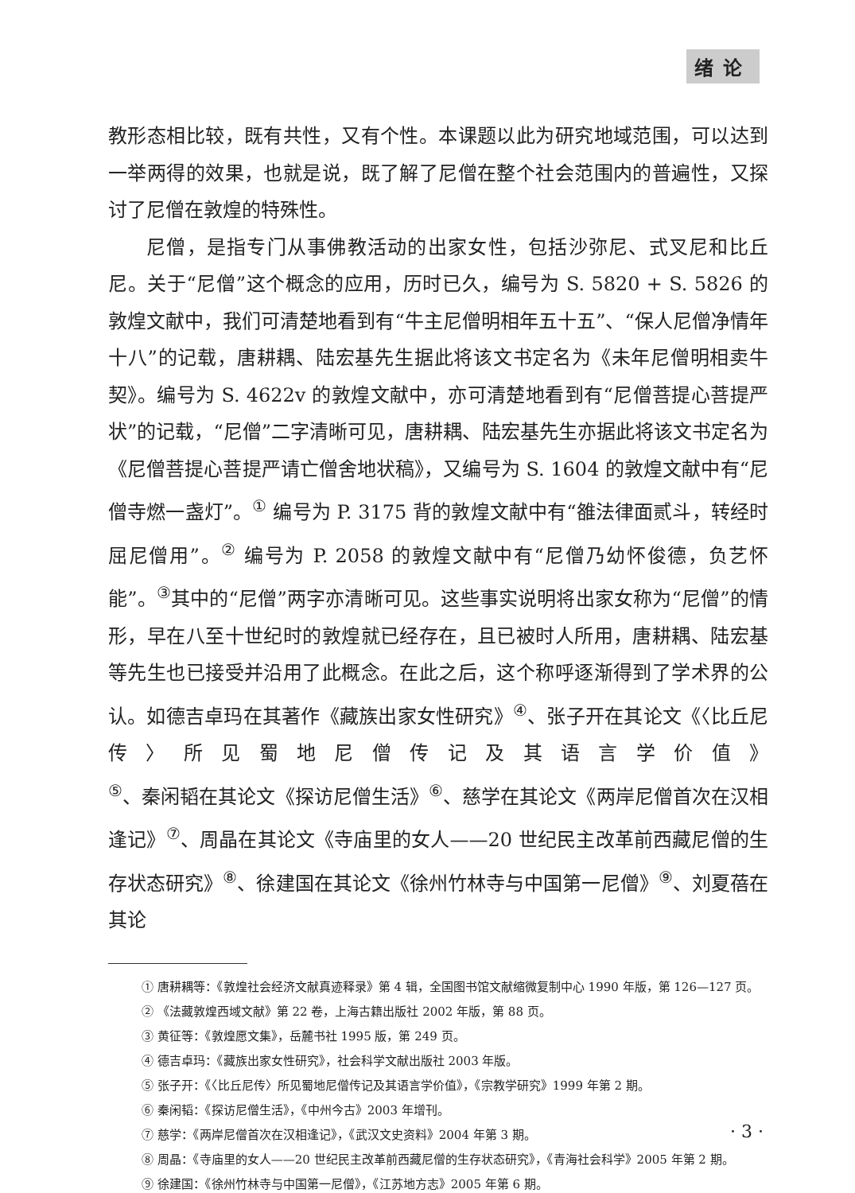绪论
教形态相比较，既有共性，又有个性。本课题以此为研究地域范围，可以达到一举两得的效果，也就是说，既了解了尼僧在整个社会范围内的普遍性，又探讨了尼僧在敦煌的特殊性。
尼僧，是指专门从事佛教活动的出家女性，包括沙弥尼、式叉尼和比丘尼。关于“尼僧”这个概念的应用，历时已久，编号为 S. 5820 + S. 5826 的敦煌文献中，我们可清楚地看到有“牛主尼僧明相年五十五”、“保人尼僧净情年十八”的记载，唐耕耦、陆宏基先生据此将该文书定名为《未年尼僧明相卖牛契》。编号为 S. 4622v 的敦煌文献中，亦可清楚地看到有“尼僧菩提心菩提严状”的记载，“尼僧”二字清晰可见，唐耕耦、陆宏基先生亦据此将该文书定名为《尼僧菩提心菩提严请亡僧舍地状稿》，又编号为 S. 1604 的敦煌文献中有“尼僧寺燃一盏灯”。<sup>①</sup> 编号为 P. 3175 背的敦煌文献中有“雒法律面贰斗，转经时屈尼僧用”。<sup>②</sup> 编号为 P. 2058 的敦煌文献中有“尼僧乃幼怀俊德，负艺怀能”。<sup>③</sup>其中的“尼僧”两字亦清晰可见。这些事实说明将出家女称为“尼僧”的情形，早在八至十世纪时的敦煌就已经存在，且已被时人所用，唐耕耦、陆宏基等先生也已接受并沿用了此概念。在此之后，这个称呼逐渐得到了学术界的公认。如德吉卓玛在其著作《藏族出家女性研究》<sup>④</sup>、张子开在其论文《〈比丘尼传〉所见蜀地尼僧传记及其语言学价值》<sup>⑤</sup>、秦闲韬在其论文《探访尼僧生活》<sup>⑥</sup>、慈学在其论文《两岸尼僧首次在汉相逢记》<sup>⑦</sup>、周晶在其论文《寺庙里的女人——20 世纪民主改革前西藏尼僧的生存状态研究》<sup>⑧</sup>、徐建国在其论文《徐州竹林寺与中国第一尼僧》<sup>⑨</sup>、刘夏蓓在其论
① 唐耕耦等：《敦煌社会经济文献真迹释录》第 4 辑，全国图书馆文献缩微复制中心 1990 年版，第 126—127 页。
② 《法藏敦煌西域文献》第 22 卷，上海古籍出版社 2002 年版，第 88 页。
③ 黄征等：《敦煌愿文集》，岳麓书社 1995 版，第 249 页。
④ 德吉卓玛：《藏族出家女性研究》，社会科学文献出版社 2003 年版。
⑤ 张子开：《〈比丘尼传〉所见蜀地尼僧传记及其语言学价值》，《宗教学研究》1999 年第 2 期。
⑥ 秦闲韬：《探访尼僧生活》，《中州今古》2003 年增刊。
⑦ 慈学：《两岸尼僧首次在汉相逢记》，《武汉文史资料》2004 年第 3 期。
⑧ 周晶：《寺庙里的女人——20 世纪民主改革前西藏尼僧的生存状态研究》，《青海社会科学》2005 年第 2 期。
⑨ 徐建国：《徐州竹林寺与中国第一尼僧》，《江苏地方志》2005 年第 6 期。
· 3 ·